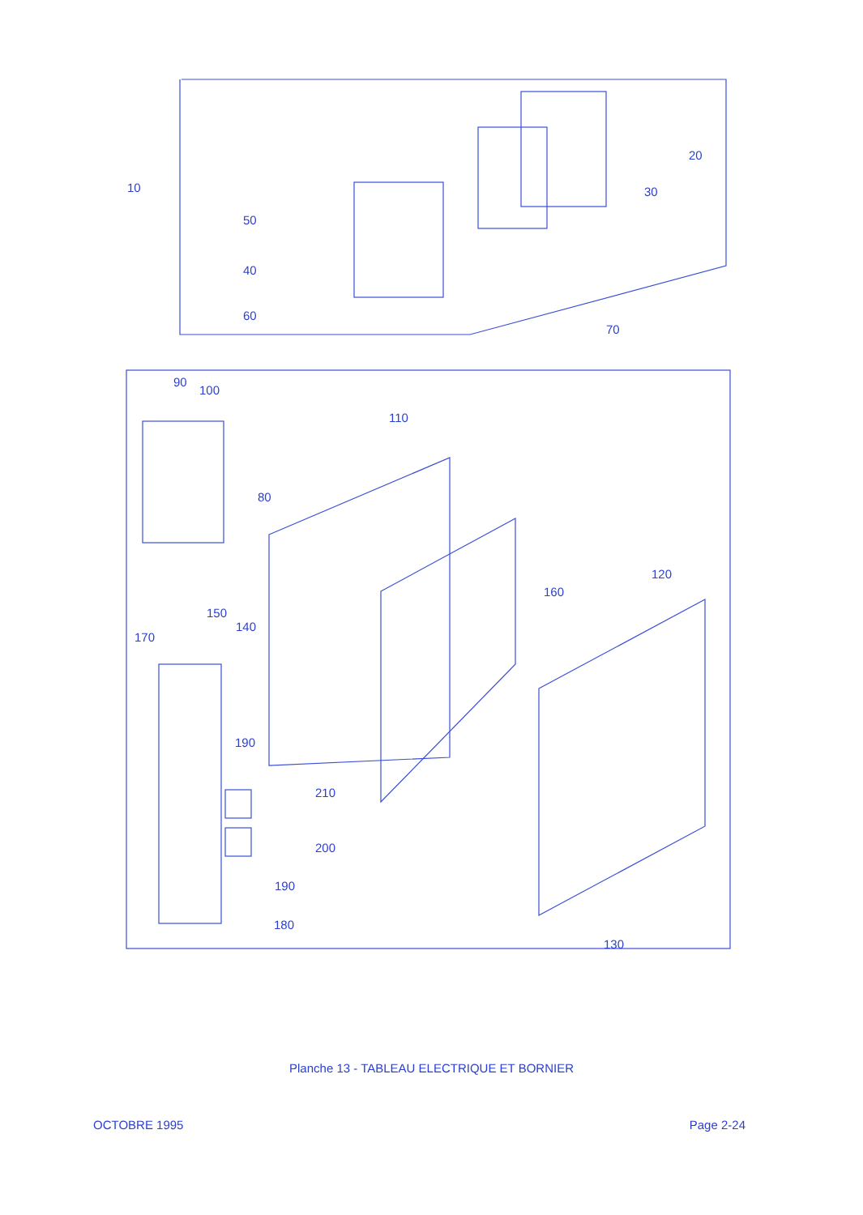10
20
30
40
50
60
70
80
90
100
110
120
130
140
150
160
170
180
190
200
190
210
Planche 13 - TABLEAU ELECTRIQUE ET BORNIER
OCTOBRE 1995 Page 2-24